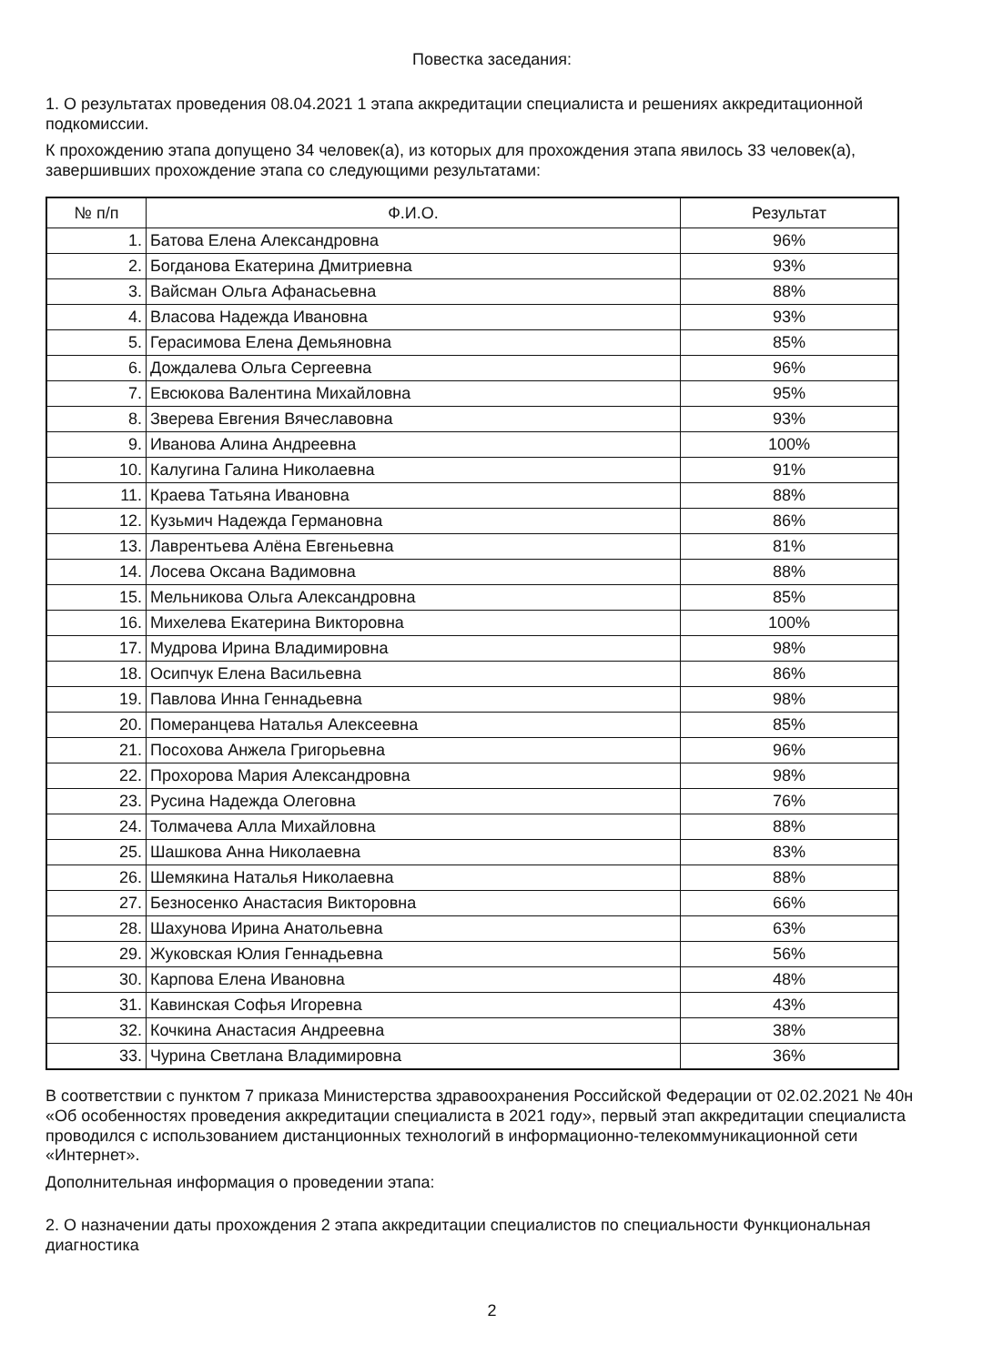Повестка заседания:
1. О результатах проведения 08.04.2021 1 этапа аккредитации специалиста и решениях аккредитационной подкомиссии.
К прохождению этапа допущено 34 человек(а), из которых для прохождения этапа явилось 33 человек(а), завершивших прохождение этапа со следующими результатами:
| № п/п | Ф.И.О. | Результат |
| --- | --- | --- |
| 1. | Батова Елена Александровна | 96% |
| 2. | Богданова Екатерина Дмитриевна | 93% |
| 3. | Вайсман Ольга Афанасьевна | 88% |
| 4. | Власова Надежда Ивановна | 93% |
| 5. | Герасимова Елена Демьяновна | 85% |
| 6. | Дождалева Ольга Сергеевна | 96% |
| 7. | Евсюкова Валентина Михайловна | 95% |
| 8. | Зверева Евгения Вячеславовна | 93% |
| 9. | Иванова Алина Андреевна | 100% |
| 10. | Калугина Галина Николаевна | 91% |
| 11. | Краева Татьяна Ивановна | 88% |
| 12. | Кузьмич Надежда Германовна | 86% |
| 13. | Лаврентьева Алёна Евгеньевна | 81% |
| 14. | Лосева Оксана Вадимовна | 88% |
| 15. | Мельникова Ольга Александровна | 85% |
| 16. | Михелева Екатерина Викторовна | 100% |
| 17. | Мудрова Ирина Владимировна | 98% |
| 18. | Осипчук Елена Васильевна | 86% |
| 19. | Павлова Инна Геннадьевна | 98% |
| 20. | Померанцева Наталья Алексеевна | 85% |
| 21. | Посохова Анжела Григорьевна | 96% |
| 22. | Прохорова Мария Александровна | 98% |
| 23. | Русина Надежда Олеговна | 76% |
| 24. | Толмачева Алла Михайловна | 88% |
| 25. | Шашкова Анна Николаевна | 83% |
| 26. | Шемякина Наталья Николаевна | 88% |
| 27. | Безносенко Анастасия Викторовна | 66% |
| 28. | Шахунова Ирина Анатольевна | 63% |
| 29. | Жуковская Юлия Геннадьевна | 56% |
| 30. | Карпова Елена Ивановна | 48% |
| 31. | Кавинская Софья Игоревна | 43% |
| 32. | Кочкина Анастасия Андреевна | 38% |
| 33. | Чурина Светлана Владимировна | 36% |
В соответствии с пунктом 7 приказа Министерства здравоохранения Российской Федерации от 02.02.2021 № 40н «Об особенностях проведения аккредитации специалиста в 2021 году», первый этап аккредитации специалиста проводился с использованием дистанционных технологий в информационно-телекоммуникационной сети «Интернет».
Дополнительная информация о проведении этапа:
2. О назначении даты прохождения 2 этапа аккредитации специалистов по специальности Функциональная диагностика
2